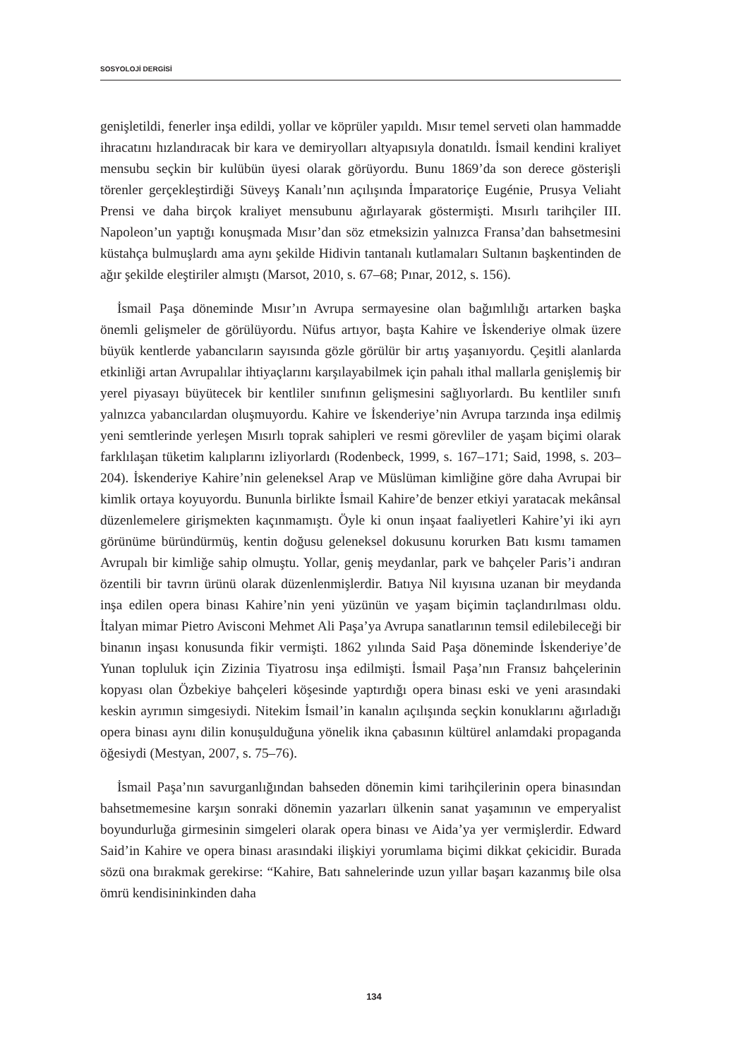SOSYOLOJİ DERGİSİ
genişletildi, fenerler inşa edildi, yollar ve köprüler yapıldı. Mısır temel serveti olan hammadde ihracatını hızlandıracak bir kara ve demiryolları altyapısıyla donatıldı. İsmail kendini kraliyet mensubu seçkin bir kulübün üyesi olarak görüyordu. Bunu 1869’da son derece gösterişli törenler gerçekleştirdiği Süveyş Kanalı’nın açılışında İmparatoriçe Eugénie, Prusya Veliaht Prensi ve daha birçok kraliyet mensubunu ağırlayarak göstermişti. Mısırlı tarihçiler III. Napoleon’un yaptığı konuşmada Mısır’dan söz etmeksizin yalnızca Fransa’dan bahsetmesini küstahça bulmuşlardı ama aynı şekilde Hidivin tantanalı kutlamaları Sultanın başkentinden de ağır şekilde eleştiriler almıştı (Marsot, 2010, s. 67–68; Pınar, 2012, s. 156).
İsmail Paşa döneminde Mısır’ın Avrupa sermayesine olan bağımlılığı artarken başka önemli gelişmeler de görülüyordu. Nüfus artıyor, başta Kahire ve İskenderiye olmak üzere büyük kentlerde yabancıların sayısında gözle görülür bir artış yaşanıyordu. Çeşitli alanlarda etkinliği artan Avrupalılar ihtiyaçlarını karşılayabilmek için pahalı ithal mallarla genişlemiş bir yerel piyasayı büyütecek bir kentliler sınıfının gelişmesini sağlıyorlardı. Bu kentliler sınıfı yalnızca yabancılardan oluşmuyordu. Kahire ve İskenderiye’nin Avrupa tarzında inşa edilmiş yeni semtlerinde yerleşen Mısırlı toprak sahipleri ve resmi görevliler de yaşam biçimi olarak farklılaşan tüketim kalıplarını izliyorlardı (Rodenbeck, 1999, s. 167–171; Said, 1998, s. 203–204). İskenderiye Kahire’nin geleneksel Arap ve Müslüman kimliğine göre daha Avrupai bir kimlik ortaya koyuyordu. Bununla birlikte İsmail Kahire’de benzer etkiyi yaratacak mekânsal düzenlemelere girişmekten kaçınmamıştı. Öyle ki onun inşaat faaliyetleri Kahire’yi iki ayrı görünüme büründürmüş, kentin doğusu geleneksel dokusunu korurken Batı kısmı tamamen Avrupalı bir kimliğe sahip olmuştu. Yollar, geniş meydanlar, park ve bahçeler Paris’i andıran özentili bir tavrın ürünü olarak düzenlenmişlerdir. Batıya Nil kıyısına uzanan bir meydanda inşa edilen opera binası Kahire’nin yeni yüzünün ve yaşam biçimin taçlandırılması oldu. İtalyan mimar Pietro Avisconi Mehmet Ali Paşa’ya Avrupa sanatlarının temsil edilebileceği bir binanın inşası konusunda fikir vermişti. 1862 yılında Said Paşa döneminde İskenderiye’de Yunan topluluk için Zizinia Tiyatrosu inşa edilmişti. İsmail Paşa’nın Fransız bahçelerinin kopyası olan Özbekiye bahçeleri köşesinde yaptırdığı opera binası eski ve yeni arasındaki keskin ayrımın simgesiydi. Nitekim İsmail’in kanalın açılışında seçkin konuklarını ağırladığı opera binası aynı dilin konuşulduğuna yönelik ikna çabasının kültürel anlamdaki propaganda öğesiydi (Mestyan, 2007, s. 75–76).
İsmail Paşa’nın savurganlığından bahseden dönemin kimi tarihçilerinin opera binasından bahsetmemesine karşın sonraki dönemin yazarları ülkenin sanat yaşamının ve emperyalist boyundurluğa girmesinin simgeleri olarak opera binası ve Aida’ya yer vermişlerdir. Edward Said’in Kahire ve opera binası arasındaki ilişkiyi yorumlama biçimi dikkat çekicidir. Burada sözü ona bırakmak gerekirse: “Kahire, Batı sahnelerinde uzun yıllar başarı kazanmış bile olsa ömrü kendisininkinden daha
134